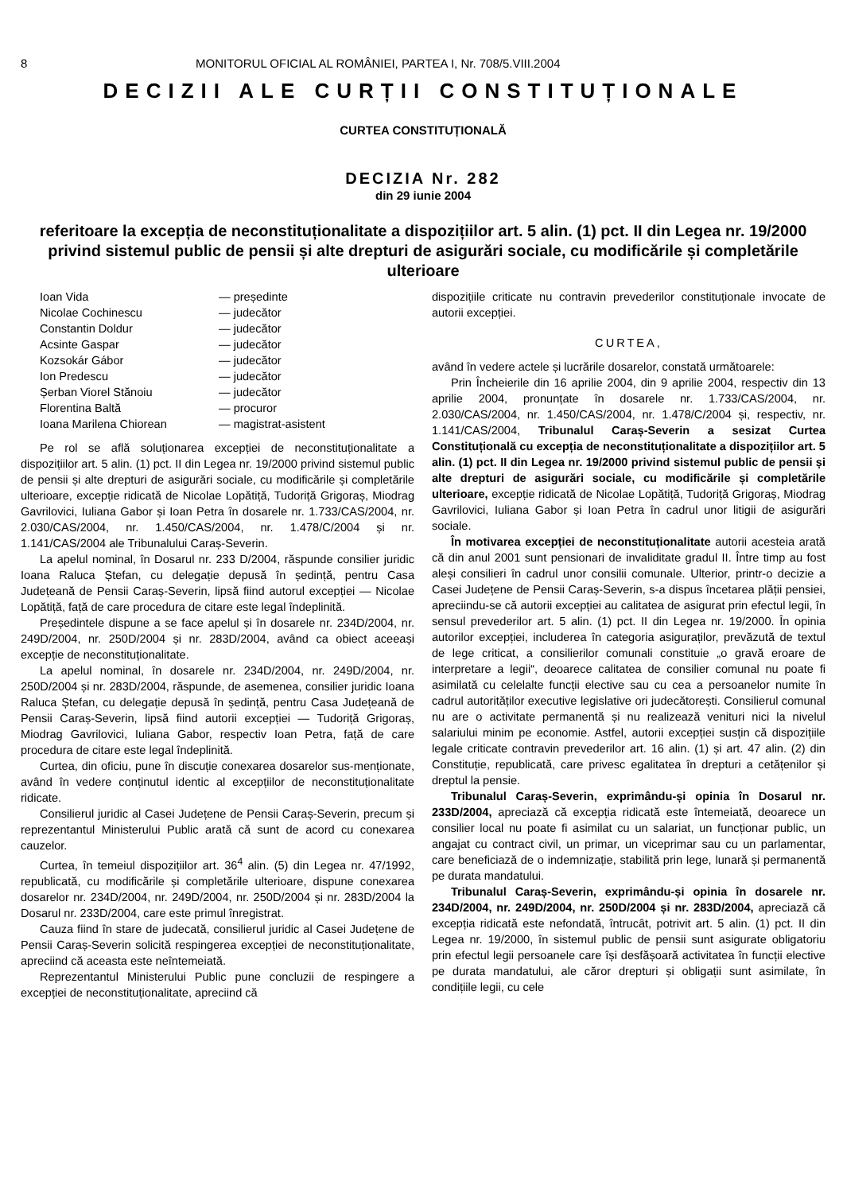8 MONITORUL OFICIAL AL ROMÂNIEI, PARTEA I, Nr. 708/5.VIII.2004
DECIZII ALE CURȚII CONSTITUȚIONALE
CURTEA CONSTITUȚIONALĂ
DECIZIA Nr. 282
din 29 iunie 2004
referitoare la excepția de neconstituționalitate a dispozițiilor art. 5 alin. (1) pct. II din Legea nr. 19/2000 privind sistemul public de pensii și alte drepturi de asigurări sociale, cu modificările și completările ulterioare
| Ioan Vida | — președinte |
| Nicolae Cochinescu | — judecător |
| Constantin Doldur | — judecător |
| Acsinte Gaspar | — judecător |
| Kozsokár Gábor | — judecător |
| Ion Predescu | — judecător |
| Șerban Viorel Stănoiu | — judecător |
| Florentina Baltă | — procuror |
| Ioana Marilena Chiorean | — magistrat-asistent |
Pe rol se află soluționarea excepției de neconstituționalitate a dispozițiilor art. 5 alin. (1) pct. II din Legea nr. 19/2000 privind sistemul public de pensii și alte drepturi de asigurări sociale, cu modificările și completările ulterioare, excepție ridicată de Nicolae Lopătiță, Tudoriță Grigoraș, Miodrag Gavrilovici, Iuliana Gabor și Ioan Petra în dosarele nr. 1.733/CAS/2004, nr. 2.030/CAS/2004, nr. 1.450/CAS/2004, nr. 1.478/C/2004 și nr. 1.141/CAS/2004 ale Tribunalului Caraș-Severin.
La apelul nominal, în Dosarul nr. 233 D/2004, răspunde consilier juridic Ioana Raluca Ștefan, cu delegație depusă în ședință, pentru Casa Județeană de Pensii Caraș-Severin, lipsă fiind autorul excepției — Nicolae Lopătiță, față de care procedura de citare este legal îndeplinită.
Președintele dispune a se face apelul și în dosarele nr. 234D/2004, nr. 249D/2004, nr. 250D/2004 și nr. 283D/2004, având ca obiect aceeași excepție de neconstituționalitate.
La apelul nominal, în dosarele nr. 234D/2004, nr. 249D/2004, nr. 250D/2004 și nr. 283D/2004, răspunde, de asemenea, consilier juridic Ioana Raluca Ștefan, cu delegație depusă în ședință, pentru Casa Județeană de Pensii Caraș-Severin, lipsă fiind autorii excepției — Tudoriță Grigoraș, Miodrag Gavrilovici, Iuliana Gabor, respectiv Ioan Petra, față de care procedura de citare este legal îndeplinită.
Curtea, din oficiu, pune în discuție conexarea dosarelor sus-menționate, având în vedere conținutul identic al excepțiilor de neconstituționalitate ridicate.
Consilierul juridic al Casei Județene de Pensii Caraș-Severin, precum și reprezentantul Ministerului Public arată că sunt de acord cu conexarea cauzelor.
Curtea, în temeiul dispozițiilor art. 36<sup>4</sup> alin. (5) din Legea nr. 47/1992, republicată, cu modificările și completările ulterioare, dispune conexarea dosarelor nr. 234D/2004, nr. 249D/2004, nr. 250D/2004 și nr. 283D/2004 la Dosarul nr. 233D/2004, care este primul înregistrat.
Cauza fiind în stare de judecată, consilierul juridic al Casei Județene de Pensii Caraș-Severin solicită respingerea excepției de neconstituționalitate, apreciind că aceasta este neîntemeiată.
Reprezentantul Ministerului Public pune concluzii de respingere a excepției de neconstituționalitate, apreciind că
dispozițiile criticate nu contravin prevederilor constituționale invocate de autorii excepției.
CURTEA,
având în vedere actele și lucrările dosarelor, constată următoarele:
Prin Încheierile din 16 aprilie 2004, din 9 aprilie 2004, respectiv din 13 aprilie 2004, pronunțate în dosarele nr. 1.733/CAS/2004, nr. 2.030/CAS/2004, nr. 1.450/CAS/2004, nr. 1.478/C/2004 și, respectiv, nr. 1.141/CAS/2004, Tribunalul Caraș-Severin a sesizat Curtea Constituțională cu excepția de neconstituționalitate a dispozițiilor art. 5 alin. (1) pct. II din Legea nr. 19/2000 privind sistemul public de pensii și alte drepturi de asigurări sociale, cu modificările și completările ulterioare, excepție ridicată de Nicolae Lopătiță, Tudoriță Grigoraș, Miodrag Gavrilovici, Iuliana Gabor și Ioan Petra în cadrul unor litigii de asigurări sociale.
În motivarea excepției de neconstituționalitate autorii acesteia arată că din anul 2001 sunt pensionari de invaliditate gradul II. Între timp au fost aleși consilieri în cadrul unor consilii comunale. Ulterior, printr-o decizie a Casei Județene de Pensii Caraș-Severin, s-a dispus încetarea plății pensiei, apreciindu-se că autorii excepției au calitatea de asigurat prin efectul legii, în sensul prevederilor art. 5 alin. (1) pct. II din Legea nr. 19/2000. În opinia autorilor excepției, includerea în categoria asiguraților, prevăzută de textul de lege criticat, a consilierilor comunali constituie „o gravă eroare de interpretare a legii“, deoarece calitatea de consilier comunal nu poate fi asimilată cu celelalte funcții elective sau cu cea a persoanelor numite în cadrul autorităților executive legislative ori judecătorești. Consilierul comunal nu are o activitate permanentă și nu realizează venituri nici la nivelul salariului minim pe economie. Astfel, autorii excepției susțin că dispozițiile legale criticate contravin prevederilor art. 16 alin. (1) și art. 47 alin. (2) din Constituție, republicată, care privesc egalitatea în drepturi a cetățenilor și dreptul la pensie.
Tribunalul Caraș-Severin, exprimându-și opinia în Dosarul nr. 233D/2004, apreciază că excepția ridicată este întemeiată, deoarece un consilier local nu poate fi asimilat cu un salariat, un funcționar public, un angajat cu contract civil, un primar, un viceprimar sau cu un parlamentar, care beneficiază de o indemnizație, stabilită prin lege, lunară și permanentă pe durata mandatului.
Tribunalul Caraș-Severin, exprimându-și opinia în dosarele nr. 234D/2004, nr. 249D/2004, nr. 250D/2004 și nr. 283D/2004, apreciază că excepția ridicată este nefondată, întrucât, potrivit art. 5 alin. (1) pct. II din Legea nr. 19/2000, în sistemul public de pensii sunt asigurate obligatoriu prin efectul legii persoanele care își desfășoară activitatea în funcții elective pe durata mandatului, ale căror drepturi și obligații sunt asimilate, în condițiile legii, cu cele